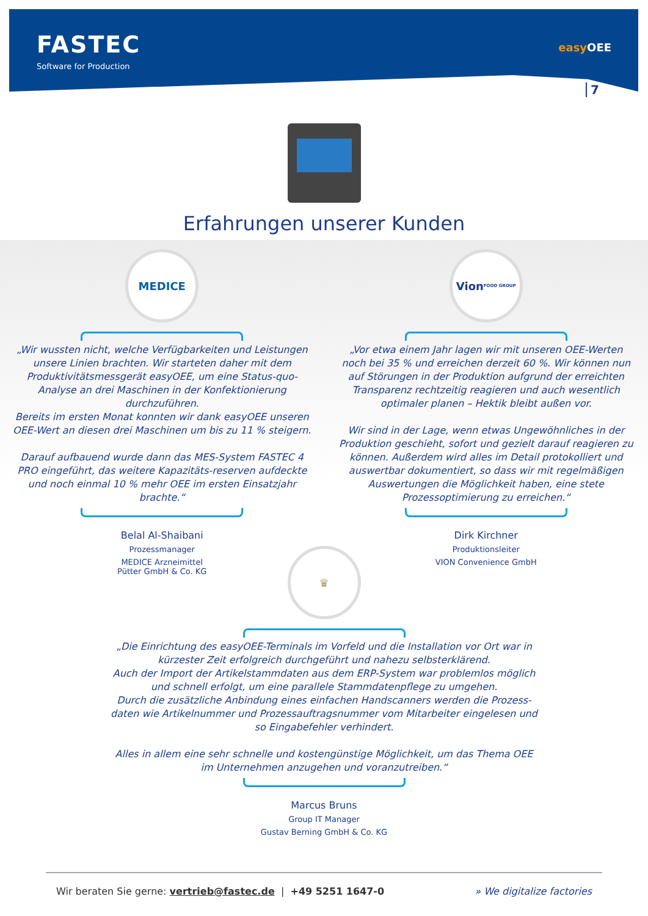FASTEC
Software for Production
easy OEE
7
Erfahrungen unserer Kunden
MEDICE
„Wir wussten nicht, welche Verfügbarkeiten und Leistungen unsere Linien brachten. Wir starteten daher mit dem Produktivitätsmessgerät easyOEE, um eine Status-quo-Analyse an drei Maschinen in der Konfektionierung durchzuführen.
Bereits im ersten Monat konnten wir dank easyOEE unseren OEE-Wert an diesen drei Maschinen um bis zu 11 % steigern.
Darauf aufbauend wurde dann das MES-System FASTEC 4 PRO eingeführt, das weitere Kapazitäts-reserven aufdeckte und noch einmal 10 % mehr OEE im ersten Einsatzjahr brachte.“
Belal Al-Shaibani
Prozessmanager
MEDICE Arzneimittel
Pütter GmbH & Co. KG
Vion
FOOD GROUP
„Vor etwa einem Jahr lagen wir mit unseren OEE-Werten noch bei 35 % und erreichen derzeit 60 %. Wir können nun auf Störungen in der Produktion aufgrund der erreichten Transparenz rechtzeitig reagieren und auch wesentlich optimaler planen – Hektik bleibt außen vor.
Wir sind in der Lage, wenn etwas Ungewöhnliches in der Produktion geschieht, sofort und gezielt darauf reagieren zu können. Außerdem wird alles im Detail protokolliert und auswertbar dokumentiert, so dass wir mit regelmäßigen Auswertungen die Möglichkeit haben, eine stete Prozessoptimierung zu erreichen.“
Dirk Kirchner
Produktionsleiter
VION Convenience GmbH
♛
„Die Einrichtung des easyOEE-Terminals im Vorfeld und die Installation vor Ort war in kürzester Zeit erfolgreich durchgeführt und nahezu selbsterklärend.
Auch der Import der Artikelstammdaten aus dem ERP-System war problemlos möglich und schnell erfolgt, um eine parallele Stammdatenpflege zu umgehen.
Durch die zusätzliche Anbindung eines einfachen Handscanners werden die Prozess-daten wie Artikelnummer und Prozessauftragsnummer vom Mitarbeiter eingelesen und so Eingabefehler verhindert.
Alles in allem eine sehr schnelle und kostengünstige Möglichkeit, um das Thema OEE im Unternehmen anzugehen und voranzutreiben.“
Marcus Bruns
Group IT Manager
Gustav Berning GmbH & Co. KG
Wir beraten Sie gerne: vertrieb@fastec.de | +49 5251 1647-0 » We digitalize factories